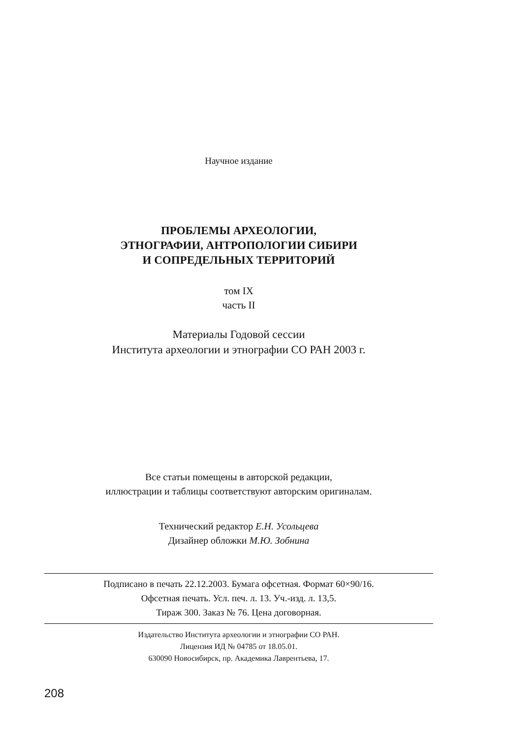Научное издание
ПРОБЛЕМЫ АРХЕОЛОГИИ,
ЭТНОГРАФИИ, АНТРОПОЛОГИИ СИБИРИ
И СОПРЕДЕЛЬНЫХ ТЕРРИТОРИЙ
том IX
часть II
Материалы Годовой сессии
Института археологии и этнографии СО РАН 2003 г.
Все статьи помещены в авторской редакции,
иллюстрации и таблицы соответствуют авторским оригиналам.
Технический редактор Е.Н. Усольцева
Дизайнер обложки М.Ю. Зобнина
Подписано в печать 22.12.2003. Бумага офсетная. Формат 60×90/16.
Офсетная печать. Усл. печ. л. 13. Уч.-изд. л. 13,5.
Тираж 300. Заказ № 76. Цена договорная.
Издательство Института археологии и этнографии СО РАН.
Лицензия ИД № 04785 от 18.05.01.
630090 Новосибирск, пр. Академика Лаврентьева, 17.
208